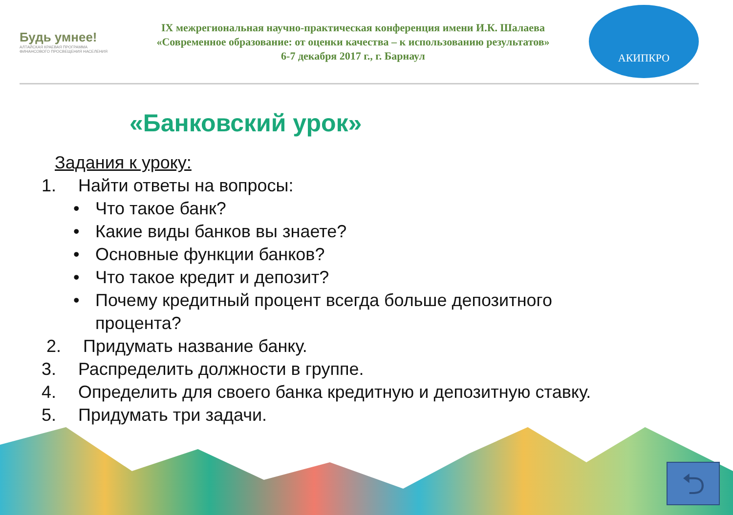Будь умнее!
АЛТАЙСКАЯ КРАЕВАЯ ПРОГРАММА ФИНАНСОВОГО ПРОСВЕЩЕНИЯ НАСЕЛЕНИЯ
IX межрегиональная научно-практическая конференция имени И.К. Шалаева
«Современное образование: от оценки качества – к использованию результатов»
6-7 декабря 2017 г., г. Барнаул
АКИПКРО
«Банковский урок»
Задания к уроку:
1. Найти ответы на вопросы:
• Что такое банк?
• Какие виды банков вы знаете?
• Основные функции банков?
• Что такое кредит и депозит?
• Почему кредитный процент всегда больше депозитного
процента?
2. Придумать название банку.
3. Распределить должности в группе.
4. Определить для своего банка кредитную и депозитную ставку.
5. Придумать три задачи.
⮌